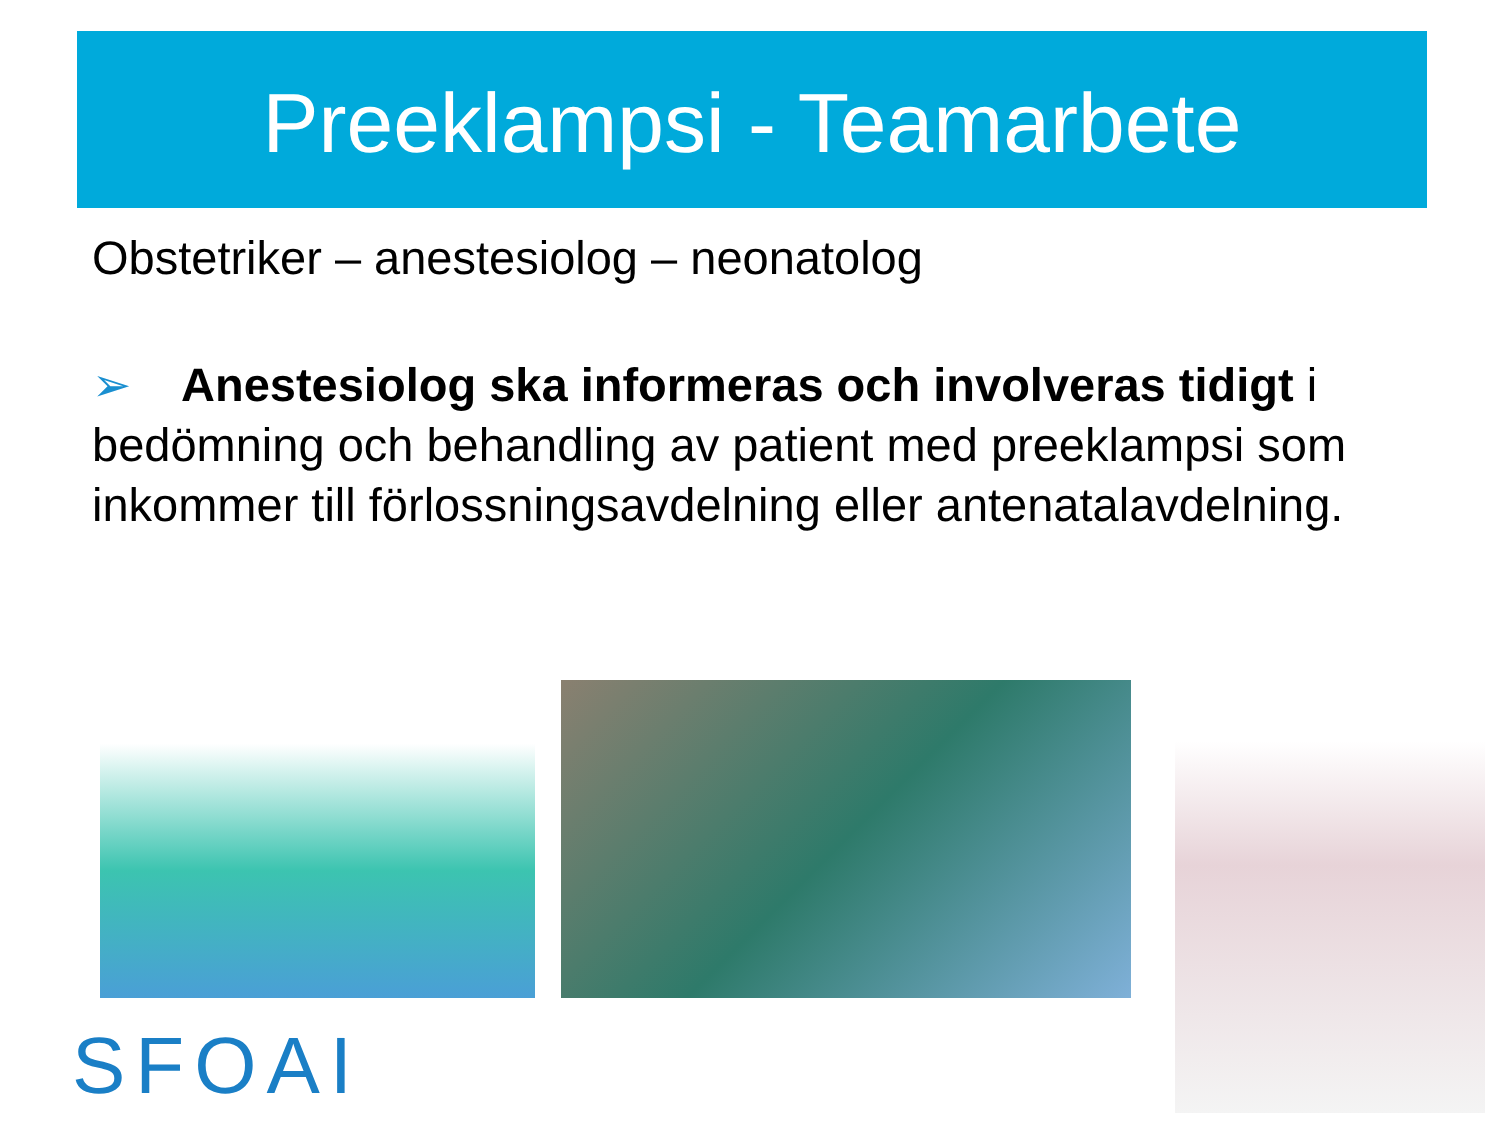Preeklampsi - Teamarbete
Obstetriker – anestesiolog – neonatolog
➢ Anestesiolog ska informeras och involveras tidigt i bedömning och behandling av patient med preeklampsi som inkommer till förlossningsavdelning eller antenatalavdelning.
SFOAI